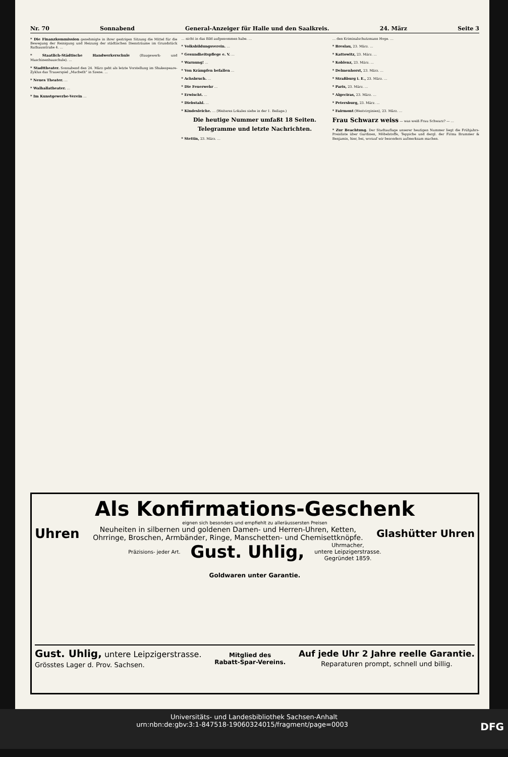Nr. 70 Sonnabend General-Anzeiger für Halle und den Saalkreis. 24. März Seite 3
* Die Finanzkommission genehmigte in ihrer gestrigen Sitzung die Mittel für die Bewegung der Reinigung und Heizung der städtischen Diensträume im Grundstück Rathausstraße 4. …
* Staatlich-Städtische Handwerkerschule (Baugewerk- und Maschinenbauschule). …
* Stadttheater. Sonnabend den 24. März geht als letzte Vorstellung im Shakespeare-Zyklus das Trauerspiel „Macbeth“ in Szene. …
* Neues Theater. …
* Walhallatheater. …
* Im Kunstgewerbe-Verein …
… nicht in das Bild aufgenommen habe. …
* Volksbildungsverein. …
* Gesundheitspflege e. V. …
* Warnung! …
* Von Krämpfen befallen …
* Achsbruch. …
* Die Feuerwehr …
* Erwischt. …
* Diebstahl. …
* Kindesleiche. … (Weiteres Lokales siehe in der 1. Beilage.)
Die heutige Nummer umfaßt 18 Seiten.
Telegramme und letzte Nachrichten.
* Stettin, 23. März. …
… den Kriminalschutzmann Hoge. …
* Breslau, 23. März. …
* Kattowitz, 23. März. …
* Koblenz, 23. März. …
* Delmenhorst, 23. März. …
* Straßburg i. E., 23. März. …
* Paris, 23. März. …
* Algeciras, 23. März. …
* Petersburg, 23. März. …
* Fairmont (Westvirginien), 23. März. …
Frau Schwarz weiss — was weiß Frau Schwarz? — …
* Zur Beachtung. Der Stadtauflage unserer heutigen Nummer liegt die Frühjahrs-Preisliste über Gardinen, Möbelstoffe, Teppiche und dergl. der Firma Brummer & Benjamin, hier, bei, worauf wir besonders aufmerksam machen.
Als Konfirmations-Geschenk
eignen sich besonders und empfiehlt zu alleräussersten Preisen
Uhren
Neuheiten in silbernen und goldenen Damen- und Herren-Uhren, Ketten,
Ohrringe, Broschen, Armbänder, Ringe, Manschetten- und Chemisettknöpfe.
Glashütter Uhren
Präzisions- jeder Art. Gust. Uhlig, Uhrmacher,
untere Leipzigerstrasse.
Gegründet 1859.
Goldwaren unter Garantie.
Gust. Uhlig, untere Leipzigerstrasse.
Grösstes Lager d. Prov. Sachsen. Mitglied des
Rabatt-Spar-Vereins. Auf jede Uhr 2 Jahre reelle Garantie.
Reparaturen prompt, schnell und billig.
Universitäts- und Landesbibliothek Sachsen-Anhalt
urn:nbn:de:gbv:3:1-847518-19060324015/fragment/page=0003 DFG